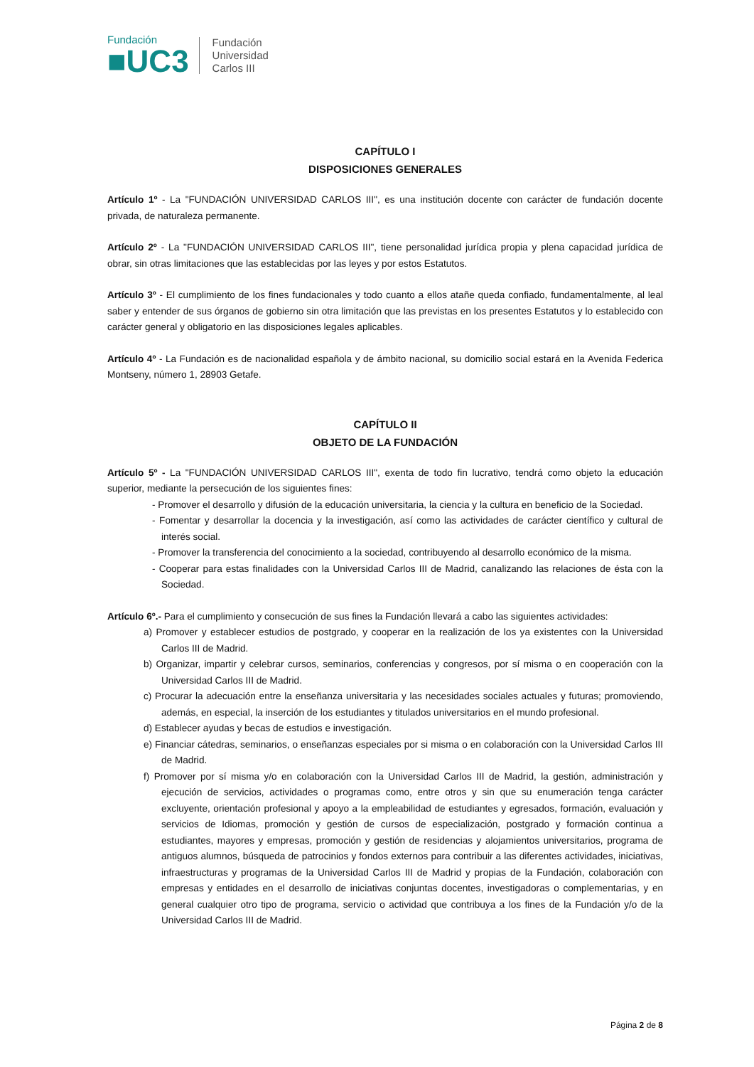Fundación
■UC3
Fundación
Universidad
Carlos III
CAPÍTULO I
DISPOSICIONES GENERALES
Artículo 1º - La "FUNDACIÓN UNIVERSIDAD CARLOS III", es una institución docente con carácter de fundación docente privada, de naturaleza permanente.
Artículo 2º - La "FUNDACIÓN UNIVERSIDAD CARLOS III", tiene personalidad jurídica propia y plena capacidad jurídica de obrar, sin otras limitaciones que las establecidas por las leyes y por estos Estatutos.
Artículo 3º - El cumplimiento de los fines fundacionales y todo cuanto a ellos atañe queda confiado, fundamentalmente, al leal saber y entender de sus órganos de gobierno sin otra limitación que las previstas en los presentes Estatutos y lo establecido con carácter general y obligatorio en las disposiciones legales aplicables.
Artículo 4º - La Fundación es de nacionalidad española y de ámbito nacional, su domicilio social estará en la Avenida Federica Montseny, número 1, 28903 Getafe.
CAPÍTULO II
OBJETO DE LA FUNDACIÓN
Artículo 5º - La "FUNDACIÓN UNIVERSIDAD CARLOS III", exenta de todo fin lucrativo, tendrá como objeto la educación superior, mediante la persecución de los siguientes fines:
- Promover el desarrollo y difusión de la educación universitaria, la ciencia y la cultura en beneficio de la Sociedad.
- Fomentar y desarrollar la docencia y la investigación, así como las actividades de carácter científico y cultural de interés social.
- Promover la transferencia del conocimiento a la sociedad, contribuyendo al desarrollo económico de la misma.
- Cooperar para estas finalidades con la Universidad Carlos III de Madrid, canalizando las relaciones de ésta con la Sociedad.
Artículo 6º.- Para el cumplimiento y consecución de sus fines la Fundación llevará a cabo las siguientes actividades:
a) Promover y establecer estudios de postgrado, y cooperar en la realización de los ya existentes con la Universidad Carlos III de Madrid.
b) Organizar, impartir y celebrar cursos, seminarios, conferencias y congresos, por sí misma o en cooperación con la Universidad Carlos III de Madrid.
c) Procurar la adecuación entre la enseñanza universitaria y las necesidades sociales actuales y futuras; promoviendo, además, en especial, la inserción de los estudiantes y titulados universitarios en el mundo profesional.
d) Establecer ayudas y becas de estudios e investigación.
e) Financiar cátedras, seminarios, o enseñanzas especiales por si misma o en colaboración con la Universidad Carlos III de Madrid.
f) Promover por sí misma y/o en colaboración con la Universidad Carlos III de Madrid, la gestión, administración y ejecución de servicios, actividades o programas como, entre otros y sin que su enumeración tenga carácter excluyente, orientación profesional y apoyo a la empleabilidad de estudiantes y egresados, formación, evaluación y servicios de Idiomas, promoción y gestión de cursos de especialización, postgrado y formación continua a estudiantes, mayores y empresas, promoción y gestión de residencias y alojamientos universitarios, programa de antiguos alumnos, búsqueda de patrocinios y fondos externos para contribuir a las diferentes actividades, iniciativas, infraestructuras y programas de la Universidad Carlos III de Madrid y propias de la Fundación, colaboración con empresas y entidades en el desarrollo de iniciativas conjuntas docentes, investigadoras o complementarias, y en general cualquier otro tipo de programa, servicio o actividad que contribuya a los fines de la Fundación y/o de la Universidad Carlos III de Madrid.
Página 2 de 8